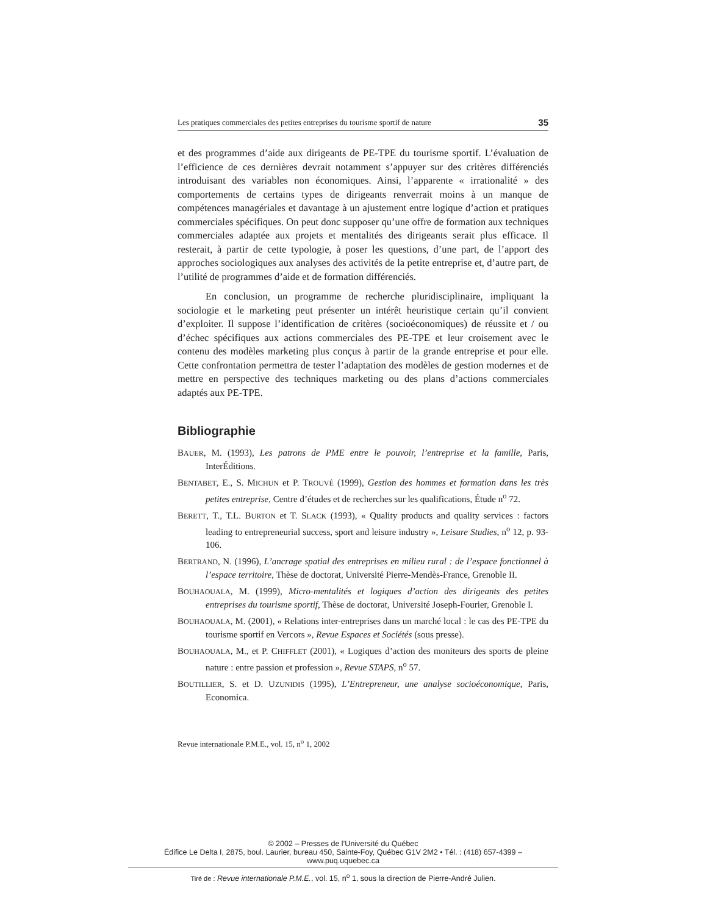Les pratiques commerciales des petites entreprises du tourisme sportif de nature 35
et des programmes d’aide aux dirigeants de PE-TPE du tourisme sportif. L’évaluation de l’efficience de ces dernières devrait notamment s’appuyer sur des critères différenciés introduisant des variables non économiques. Ainsi, l’apparente « irrationalité » des comportements de certains types de dirigeants renverrait moins à un manque de compétences managériales et davantage à un ajustement entre logique d’action et pratiques commerciales spécifiques. On peut donc supposer qu’une offre de formation aux techniques commerciales adaptée aux projets et mentalités des dirigeants serait plus efficace. Il resterait, à partir de cette typologie, à poser les questions, d’une part, de l’apport des approches sociologiques aux analyses des activités de la petite entreprise et, d’autre part, de l’utilité de programmes d’aide et de formation différenciés.
En conclusion, un programme de recherche pluridisciplinaire, impliquant la sociologie et le marketing peut présenter un intérêt heuristique certain qu’il convient d’exploiter. Il suppose l’identification de critères (socioéconomiques) de réussite et / ou d’échec spécifiques aux actions commerciales des PE-TPE et leur croisement avec le contenu des modèles marketing plus conçus à partir de la grande entreprise et pour elle. Cette confrontation permettra de tester l’adaptation des modèles de gestion modernes et de mettre en perspective des techniques marketing ou des plans d’actions commerciales adaptés aux PE-TPE.
Bibliographie
BAUER, M. (1993), Les patrons de PME entre le pouvoir, l’entreprise et la famille, Paris, InterÉditions.
BENTABET, E., S. MICHUN et P. TROUVÉ (1999), Gestion des hommes et formation dans les très petites entreprise, Centre d’études et de recherches sur les qualifications, Étude n<sup>o</sup> 72.
BERETT, T., T.L. BURTON et T. SLACK (1993), « Quality products and quality services : factors leading to entrepreneurial success, sport and leisure industry », Leisure Studies, n<sup>o</sup> 12, p. 93-106.
BERTRAND, N. (1996), L’ancrage spatial des entreprises en milieu rural : de l’espace fonctionnel à l’espace territoire, Thèse de doctorat, Université Pierre-Mendès-France, Grenoble II.
BOUHAOUALA, M. (1999), Micro-mentalités et logiques d’action des dirigeants des petites entreprises du tourisme sportif, Thèse de doctorat, Université Joseph-Fourier, Grenoble I.
BOUHAOUALA, M. (2001), « Relations inter-entreprises dans un marché local : le cas des PE-TPE du tourisme sportif en Vercors », Revue Espaces et Sociétés (sous presse).
BOUHAOUALA, M., et P. CHIFFLET (2001), « Logiques d’action des moniteurs des sports de pleine nature : entre passion et profession », Revue STAPS, n<sup>o</sup> 57.
BOUTILLIER, S. et D. UZUNIDIS (1995), L’Entrepreneur, une analyse socioéconomique, Paris, Economica.
Revue internationale P.M.E., vol. 15, n<sup>o</sup> 1, 2002
© 2002 – Presses de l’Université du Québec
Édifice Le Delta I, 2875, boul. Laurier, bureau 450, Sainte-Foy, Québec G1V 2M2 • Tél. : (418) 657-4399 – www.puq.uquebec.ca
Tiré de : Revue internationale P.M.E., vol. 15, n<sup>o</sup> 1, sous la direction de Pierre-André Julien.